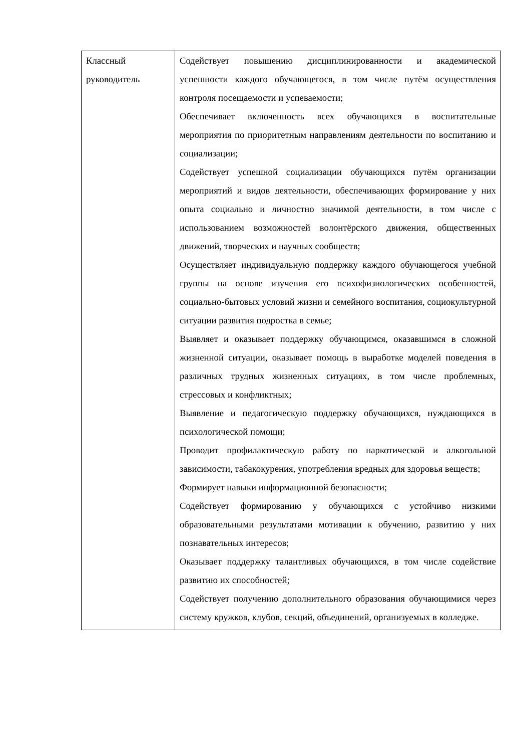| Классный руководитель | Содействует повышению дисциплинированности и академической успешности каждого обучающегося, в том числе путём осуществления контроля посещаемости и успеваемости; Обеспечивает включенность всех обучающихся в воспитательные мероприятия по приоритетным направлениям деятельности по воспитанию и социализации; Содействует успешной социализации обучающихся путём организации мероприятий и видов деятельности, обеспечивающих формирование у них опыта социально и личностно значимой деятельности, в том числе с использованием возможностей волонтёрского движения, общественных движений, творческих и научных сообществ; Осуществляет индивидуальную поддержку каждого обучающегося учебной группы на основе изучения его психофизиологических особенностей, социально-бытовых условий жизни и семейного воспитания, социокультурной ситуации развития подростка в семье; Выявляет и оказывает поддержку обучающимся, оказавшимся в сложной жизненной ситуации, оказывает помощь в выработке моделей поведения в различных трудных жизненных ситуациях, в том числе проблемных, стрессовых и конфликтных; Выявление и педагогическую поддержку обучающихся, нуждающихся в психологической помощи; Проводит профилактическую работу по наркотической и алкогольной зависимости, табакокурения, употребления вредных для здоровья веществ; Формирует навыки информационной безопасности; Содействует формированию у обучающихся с устойчиво низкими образовательными результатами мотивации к обучению, развитию у них познавательных интересов; Оказывает поддержку талантливых обучающихся, в том числе содействие развитию их способностей; Содействует получению дополнительного образования обучающимися через систему кружков, клубов, секций, объединений, организуемых в колледже. |